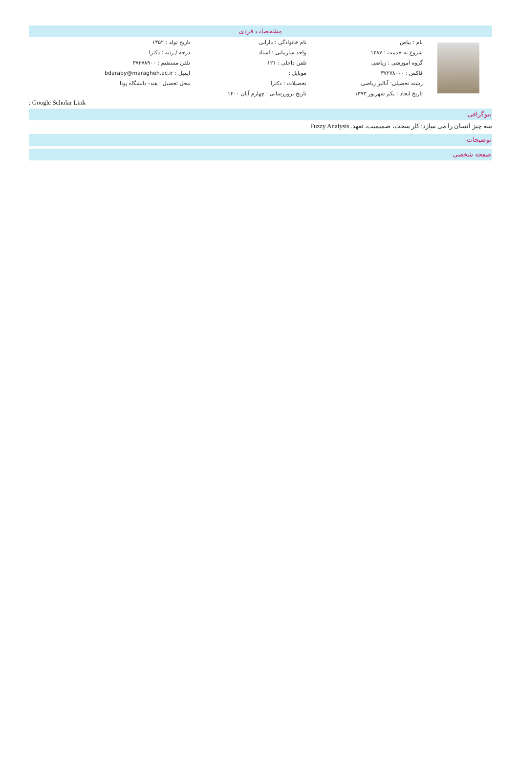مشخصات فردی
| | نام : بیاض | نام خانوادگی : دارابی | تاریخ تولد : ۱۳۵۲ |
| | شروع به خدمت : ۱۳۸۷ | واحد سازمانی : استاد | درجه / رتبه : دکترا |
| | گروه آموزشی : ریاضی | تلفن داخلی : ۱۲۱ | تلفن مستقیم : ۳۷۲۷۸۹۰۰ |
| | فاکس : ۳۷۲۷۸۰۰۰ | موبایل : | ایمیل : bdaraby@maragheh.ac.ir |
| | رشته تحصیلی: آنالیز ریاضی | تحصیلات : دکترا | محل تحصیل : هند- دانشگاه پونا |
| | تاریخ ایجاد : یکم شهریور ۱۳۹۳ | تاریخ بروزرسانی : چهارم آبان ۱۴۰۰ | |
: Google Scholar Link
بیوگرافی
سه چیز انسان را می سازد: کار سخت، صمیمیت، تعهد. Fuzzy Analysis
توضیحات
صفحه شخصی